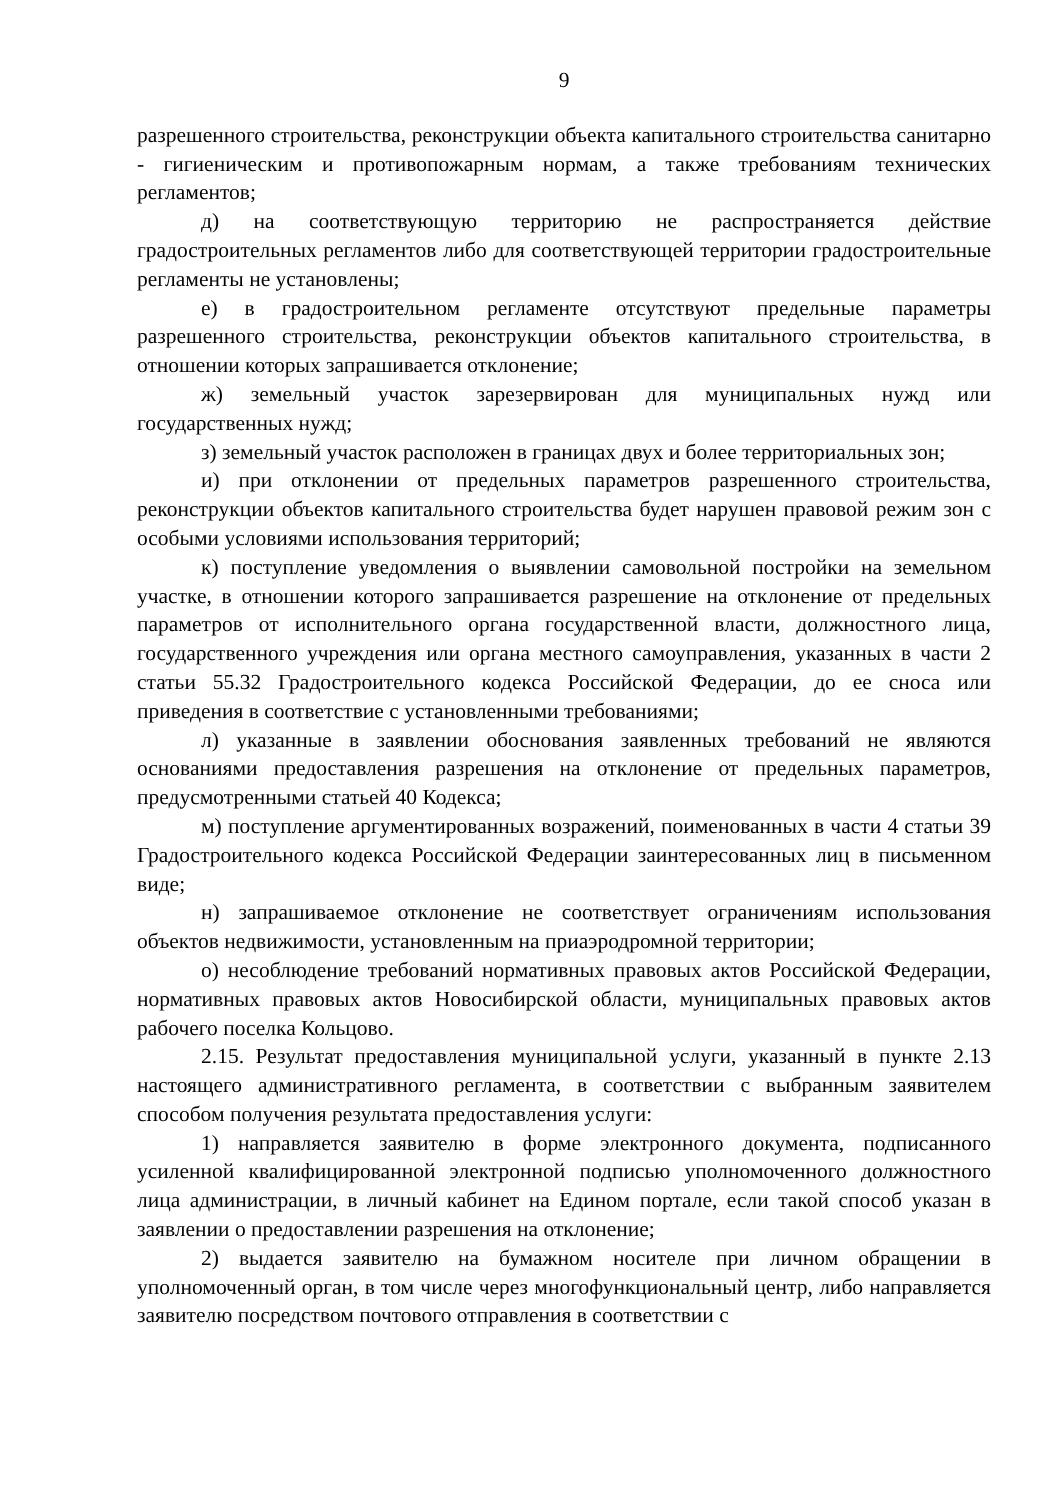9
разрешенного строительства, реконструкции объекта капитального строительства санитарно - гигиеническим и противопожарным нормам, а также требованиям технических регламентов;
д) на соответствующую территорию не распространяется действие градостроительных регламентов либо для соответствующей территории градостроительные регламенты не установлены;
е) в градостроительном регламенте отсутствуют предельные параметры разрешенного строительства, реконструкции объектов капитального строительства, в отношении которых запрашивается отклонение;
ж) земельный участок зарезервирован для муниципальных нужд или государственных нужд;
з) земельный участок расположен в границах двух и более территориальных зон;
и) при отклонении от предельных параметров разрешенного строительства, реконструкции объектов капитального строительства будет нарушен правовой режим зон с особыми условиями использования территорий;
к) поступление уведомления о выявлении самовольной постройки на земельном участке, в отношении которого запрашивается разрешение на отклонение от предельных параметров от исполнительного органа государственной власти, должностного лица, государственного учреждения или органа местного самоуправления, указанных в части 2 статьи 55.32 Градостроительного кодекса Российской Федерации, до ее сноса или приведения в соответствие с установленными требованиями;
л) указанные в заявлении обоснования заявленных требований не являются основаниями предоставления разрешения на отклонение от предельных параметров, предусмотренными статьей 40 Кодекса;
м) поступление аргументированных возражений, поименованных в части 4 статьи 39 Градостроительного кодекса Российской Федерации заинтересованных лиц в письменном виде;
н) запрашиваемое отклонение не соответствует ограничениям использования объектов недвижимости, установленным на приаэродромной территории;
о) несоблюдение требований нормативных правовых актов Российской Федерации, нормативных правовых актов Новосибирской области, муниципальных правовых актов рабочего поселка Кольцово.
2.15. Результат предоставления муниципальной услуги, указанный в пункте 2.13 настоящего административного регламента, в соответствии с выбранным заявителем способом получения результата предоставления услуги:
1) направляется заявителю в форме электронного документа, подписанного усиленной квалифицированной электронной подписью уполномоченного должностного лица администрации, в личный кабинет на Едином портале, если такой способ указан в заявлении о предоставлении разрешения на отклонение;
2) выдается заявителю на бумажном носителе при личном обращении в уполномоченный орган, в том числе через многофункциональный центр, либо направляется заявителю посредством почтового отправления в соответствии с